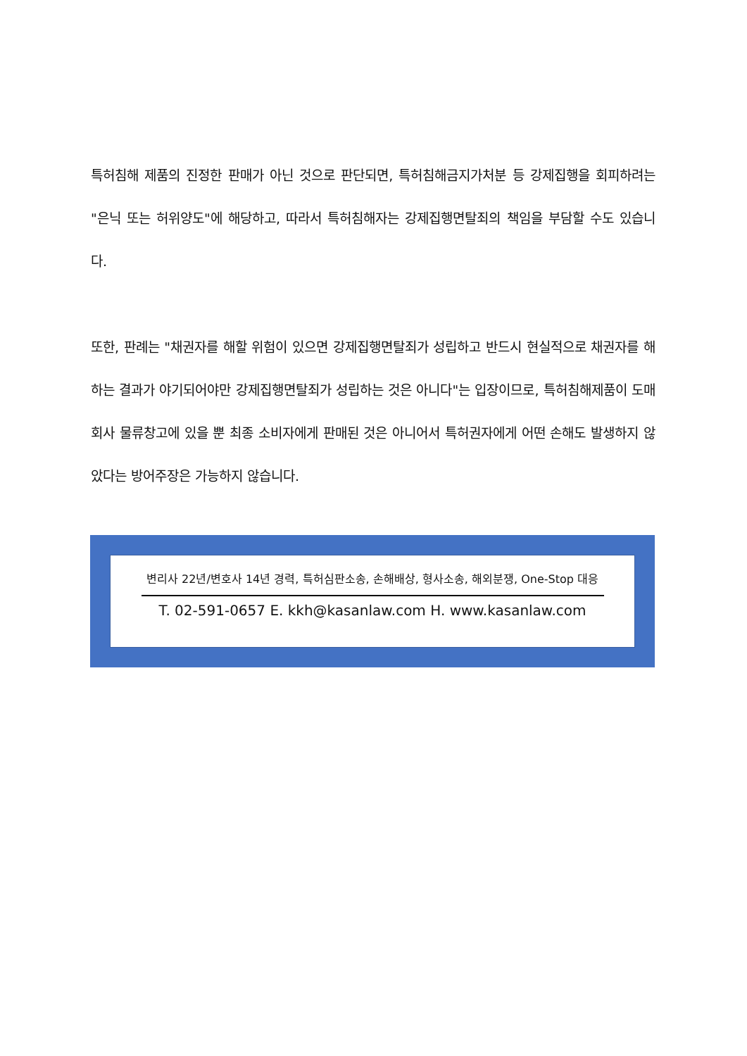특허침해 제품의 진정한 판매가 아닌 것으로 판단되면, 특허침해금지가처분 등 강제집행을 회피하려는 "은닉 또는 허위양도"에 해당하고, 따라서 특허침해자는 강제집행면탈죄의 책임을 부담할 수도 있습니다.
또한, 판례는 "채권자를 해할 위험이 있으면 강제집행면탈죄가 성립하고 반드시 현실적으로 채권자를 해하는 결과가 야기되어야만 강제집행면탈죄가 성립하는 것은 아니다"는 입장이므로, 특허침해제품이 도매회사 물류창고에 있을 뿐 최종 소비자에게 판매된 것은 아니어서 특허권자에게 어떤 손해도 발생하지 않았다는 방어주장은 가능하지 않습니다.
변리사 22년/변호사 14년 경력, 특허심판소송, 손해배상, 형사소송, 해외분쟁, One-Stop 대응
T. 02-591-0657 E. kkh@kasanlaw.com H. www.kasanlaw.com